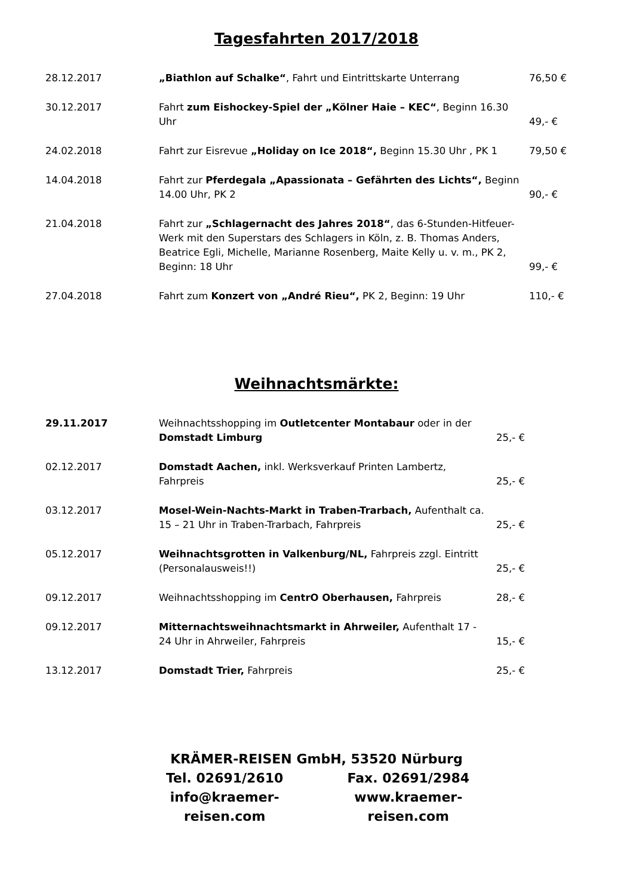Tagesfahrten 2017/2018
| 28.12.2017 | „Biathlon auf Schalke“ , Fahrt und Eintrittskarte Unterrang | 76,50 € |
| 30.12.2017 | Fahrt zum Eishockey-Spiel der „Kölner Haie – KEC“ , Beginn 16.30 Uhr | 49,- € |
| 24.02.2018 | Fahrt zur Eisrevue „Holiday on Ice 2018“, Beginn 15.30 Uhr , PK 1 | 79,50 € |
| 14.04.2018 | Fahrt zur Pferdegala „Apassionata – Gefährten des Lichts“, Beginn 14.00 Uhr, PK 2 | 90,- € |
| 21.04.2018 | Fahrt zur „Schlagernacht des Jahres 2018“ , das 6-Stunden-Hitfeuer-Werk mit den Superstars des Schlagers in Köln, z. B. Thomas Anders, Beatrice Egli, Michelle, Marianne Rosenberg, Maite Kelly u. v. m., PK 2, Beginn: 18 Uhr | 99,- € |
| 27.04.2018 | Fahrt zum Konzert von „André Rieu“, PK 2, Beginn: 19 Uhr | 110,- € |
Weihnachtsmärkte:
| 29.11.2017 | Weihnachtsshopping im Outletcenter Montabaur oder in der Domstadt Limburg | 25,- € |
| 02.12.2017 | Domstadt Aachen, inkl. Werksverkauf Printen Lambertz, Fahrpreis | 25,- € |
| 03.12.2017 | Mosel-Wein-Nachts-Markt in Traben-Trarbach, Aufenthalt ca. 15 – 21 Uhr in Traben-Trarbach, Fahrpreis | 25,- € |
| 05.12.2017 | Weihnachtsgrotten in Valkenburg/NL, Fahrpreis zzgl. Eintritt (Personalausweis!!) | 25,- € |
| 09.12.2017 | Weihnachtsshopping im CentrO Oberhausen, Fahrpreis | 28,- € |
| 09.12.2017 | Mitternachtsweihnachtsmarkt in Ahrweiler, Aufenthalt 17 - 24 Uhr in Ahrweiler, Fahrpreis | 15,- € |
| 13.12.2017 | Domstadt Trier, Fahrpreis | 25,- € |
KRÄMER-REISEN GmbH, 53520 Nürburg
Tel. 02691/2610 Fax. 02691/2984
info@kraemer-reisen.com www.kraemer-reisen.com